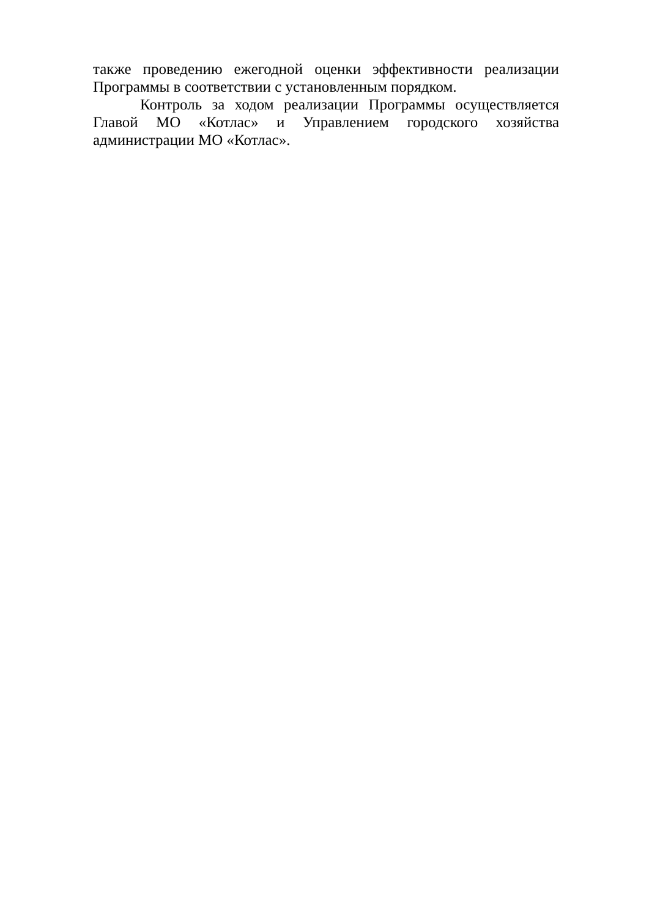также проведению ежегодной оценки эффективности реализации Программы в соответствии с установленным порядком.
Контроль за ходом реализации Программы осуществляется Главой МО «Котлас» и Управлением городского хозяйства администрации МО «Котлас».